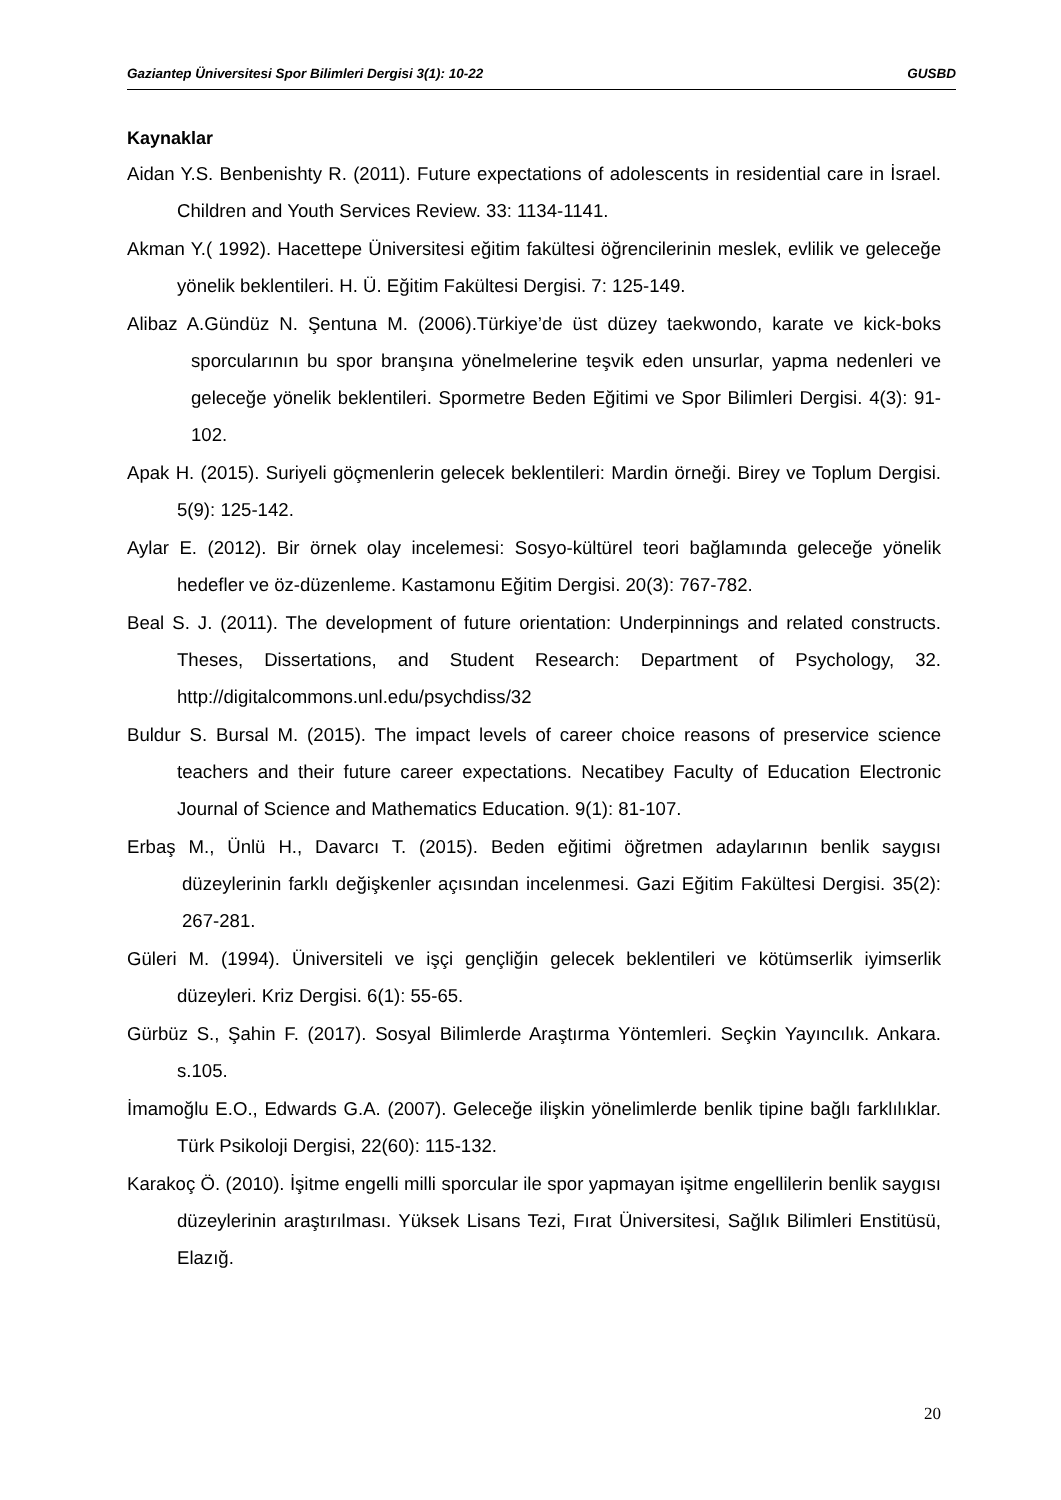Gaziantep Üniversitesi Spor Bilimleri Dergisi 3(1): 10-22 GUSBD
Kaynaklar
Aidan Y.S. Benbenishty R. (2011). Future expectations of adolescents in residential care in İsrael. Children and Youth Services Review. 33: 1134-1141.
Akman Y.( 1992). Hacettepe Üniversitesi eğitim fakültesi öğrencilerinin meslek, evlilik ve geleceğe yönelik beklentileri. H. Ü. Eğitim Fakültesi Dergisi. 7: 125-149.
Alibaz A.Gündüz N. Şentuna M. (2006).Türkiye’de üst düzey taekwondo, karate ve kick-boks sporcularının bu spor branşına yönelmelerine teşvik eden unsurlar, yapma nedenleri ve geleceğe yönelik beklentileri. Spormetre Beden Eğitimi ve Spor Bilimleri Dergisi. 4(3): 91-102.
Apak H. (2015). Suriyeli göçmenlerin gelecek beklentileri: Mardin örneği. Birey ve Toplum Dergisi. 5(9): 125-142.
Aylar E. (2012). Bir örnek olay incelemesi: Sosyo-kültürel teori bağlamında geleceğe yönelik hedefler ve öz-düzenleme. Kastamonu Eğitim Dergisi. 20(3): 767-782.
Beal S. J. (2011). The development of future orientation: Underpinnings and related constructs. Theses, Dissertations, and Student Research: Department of Psychology, 32. http://digitalcommons.unl.edu/psychdiss/32
Buldur S. Bursal M. (2015). The impact levels of career choice reasons of preservice science teachers and their future career expectations. Necatibey Faculty of Education Electronic Journal of Science and Mathematics Education. 9(1): 81-107.
Erbaş M., Ünlü H., Davarcı T. (2015). Beden eğitimi öğretmen adaylarının benlik saygısı düzeylerinin farklı değişkenler açısından incelenmesi. Gazi Eğitim Fakültesi Dergisi. 35(2): 267-281.
Güleri M. (1994). Üniversiteli ve işçi gençliğin gelecek beklentileri ve kötümserlik iyimserlik düzeyleri. Kriz Dergisi. 6(1): 55-65.
Gürbüz S., Şahin F. (2017). Sosyal Bilimlerde Araştırma Yöntemleri. Seçkin Yayıncılık. Ankara. s.105.
İmamoğlu E.O., Edwards G.A. (2007). Geleceğe ilişkin yönelimlerde benlik tipine bağlı farklılıklar. Türk Psikoloji Dergisi, 22(60): 115-132.
Karakoç Ö. (2010). İşitme engelli milli sporcular ile spor yapmayan işitme engellilerin benlik saygısı düzeylerinin araştırılması. Yüksek Lisans Tezi, Fırat Üniversitesi, Sağlık Bilimleri Enstitüsü, Elazığ.
20